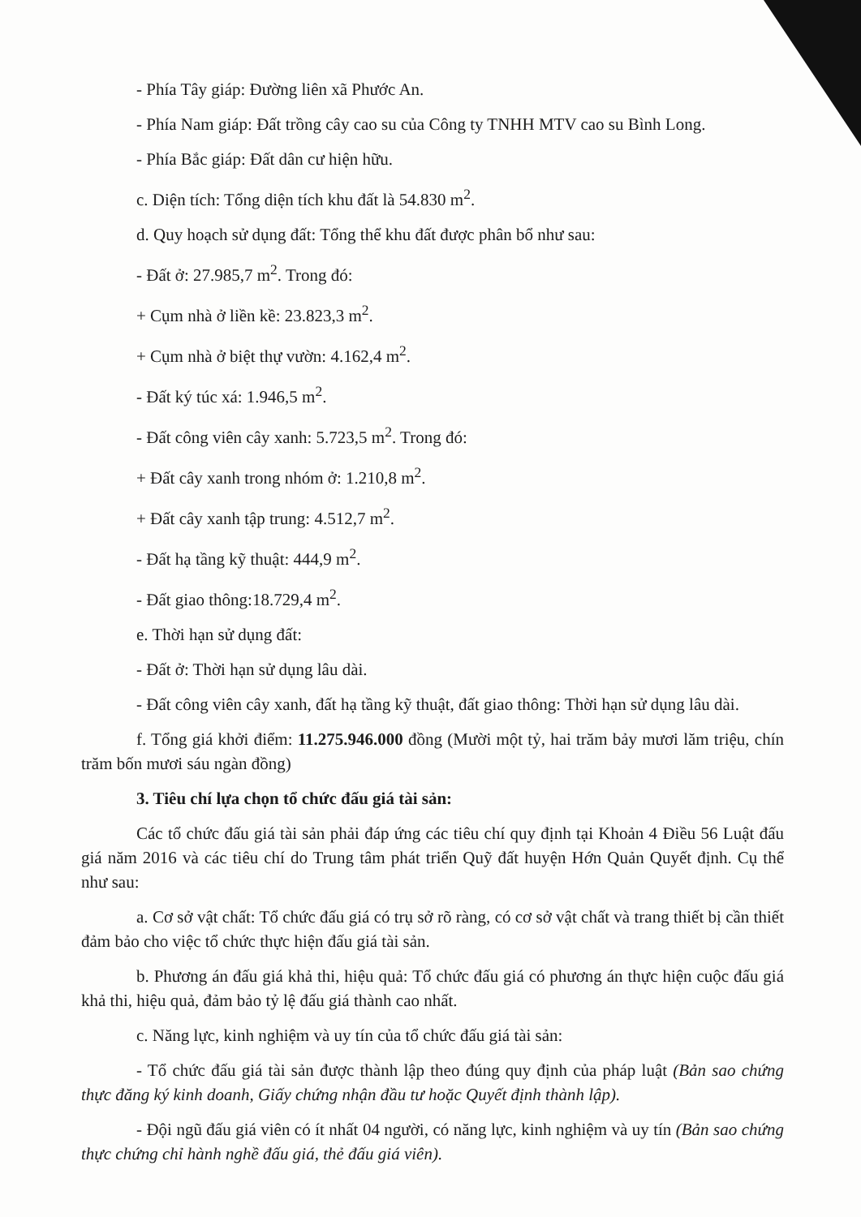- Phía Tây giáp: Đường liên xã Phước An.
- Phía Nam giáp: Đất trồng cây cao su của Công ty TNHH MTV cao su Bình Long.
- Phía Bắc giáp: Đất dân cư hiện hữu.
c. Diện tích: Tổng diện tích khu đất là 54.830 m<sup>2</sup>.
d. Quy hoạch sử dụng đất: Tổng thể khu đất được phân bổ như sau:
- Đất ở: 27.985,7 m<sup>2</sup>. Trong đó:
+ Cụm nhà ở liền kề: 23.823,3 m<sup>2</sup>.
+ Cụm nhà ở biệt thự vườn: 4.162,4 m<sup>2</sup>.
- Đất ký túc xá: 1.946,5 m<sup>2</sup>.
- Đất công viên cây xanh: 5.723,5 m<sup>2</sup>. Trong đó:
+ Đất cây xanh trong nhóm ở: 1.210,8 m<sup>2</sup>.
+ Đất cây xanh tập trung: 4.512,7 m<sup>2</sup>.
- Đất hạ tầng kỹ thuật: 444,9 m<sup>2</sup>.
- Đất giao thông:18.729,4 m<sup>2</sup>.
e. Thời hạn sử dụng đất:
- Đất ở: Thời hạn sử dụng lâu dài.
- Đất công viên cây xanh, đất hạ tầng kỹ thuật, đất giao thông: Thời hạn sử dụng lâu dài.
f. Tổng giá khởi điểm: 11.275.946.000 đồng (Mười một tỷ, hai trăm bảy mươi lăm triệu, chín trăm bốn mươi sáu ngàn đồng)
3. Tiêu chí lựa chọn tổ chức đấu giá tài sản:
Các tổ chức đấu giá tài sản phải đáp ứng các tiêu chí quy định tại Khoản 4 Điều 56 Luật đấu giá năm 2016 và các tiêu chí do Trung tâm phát triển Quỹ đất huyện Hớn Quản Quyết định. Cụ thể như sau:
a. Cơ sở vật chất: Tổ chức đấu giá có trụ sở rõ ràng, có cơ sở vật chất và trang thiết bị cần thiết đảm bảo cho việc tổ chức thực hiện đấu giá tài sản.
b. Phương án đấu giá khả thi, hiệu quả: Tổ chức đấu giá có phương án thực hiện cuộc đấu giá khả thi, hiệu quả, đảm bảo tỷ lệ đấu giá thành cao nhất.
c. Năng lực, kinh nghiệm và uy tín của tổ chức đấu giá tài sản:
- Tổ chức đấu giá tài sản được thành lập theo đúng quy định của pháp luật (Bản sao chứng thực đăng ký kinh doanh, Giấy chứng nhận đầu tư hoặc Quyết định thành lập).
- Đội ngũ đấu giá viên có ít nhất 04 người, có năng lực, kinh nghiệm và uy tín (Bản sao chứng thực chứng chỉ hành nghề đấu giá, thẻ đấu giá viên).